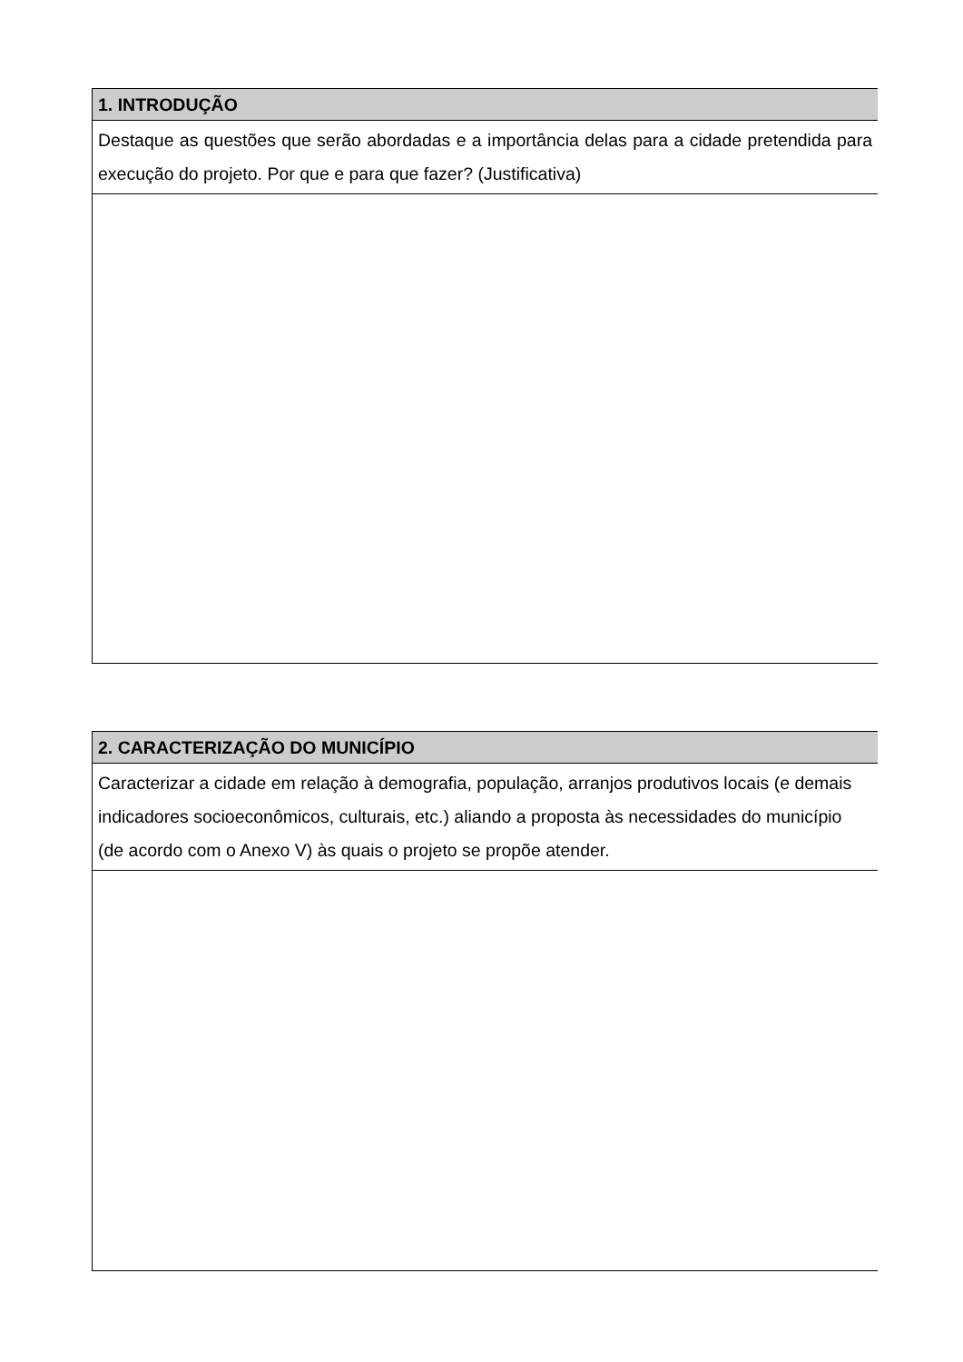| 1. INTRODUÇÃO |
| Destaque as questões que serão abordadas e a importância delas para a cidade pretendida para execução do projeto. Por que e para que fazer? (Justificativa) |
| 2. CARACTERIZAÇÃO DO MUNICÍPIO |
| Caracterizar a cidade em relação à demografia, população, arranjos produtivos locais (e demais indicadores socioeconômicos, culturais, etc.) aliando a proposta às necessidades do município (de acordo com o Anexo V) às quais o projeto se propõe atender. |